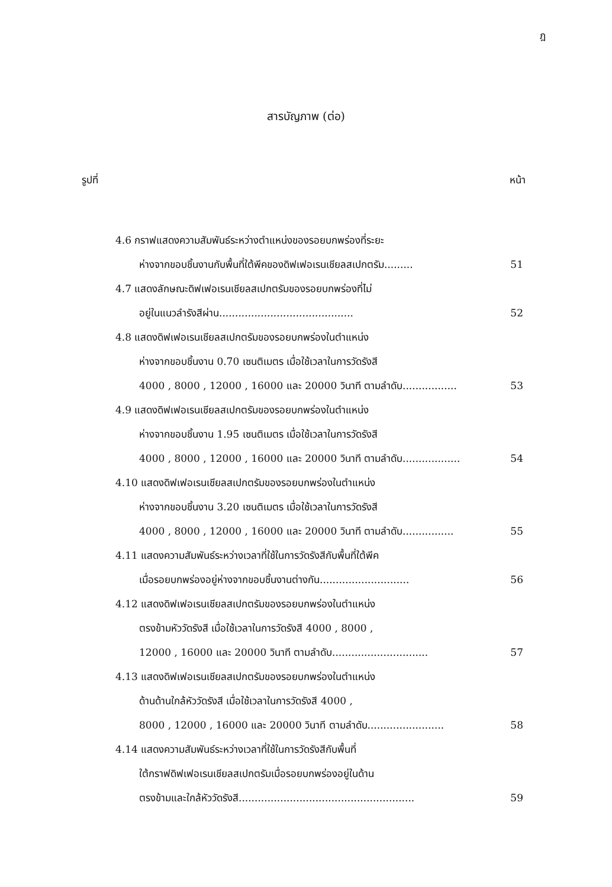ฎ
สารบัญภาพ (ต่อ)
รูปที่ หน้า
4.6 กราฟแสดงความสัมพันธ์ระหว่างตำแหน่งของรอยบกพร่องที่ระยะ
ห่างจากขอบชิ้นงานกับพื้นที่ใต้พีคของดิฟเฟอเรนเชียลสเปกตรัม......... 51
4.7 แสดงลักษณะดิฟเฟอเรนเชียลสเปกตรัมของรอยบกพร่องที่ไม่
อยู่ในแนวลำรังสีผ่าน.......................................... 52
4.8 แสดงดิฟเฟอเรนเชียลสเปกตรัมของรอยบกพร่องในตำแหน่ง
ห่างจากขอบชิ้นงาน 0.70 เซนติเมตร เมื่อใช้เวลาในการวัดรังสี
4000 , 8000 , 12000 , 16000 และ 20000 วินาที ตามลำดับ................. 53
4.9 แสดงดิฟเฟอเรนเชียลสเปกตรัมของรอยบกพร่องในตำแหน่ง
ห่างจากขอบชิ้นงาน 1.95 เซนติเมตร เมื่อใช้เวลาในการวัดรังสี
4000 , 8000 , 12000 , 16000 และ 20000 วินาที ตามลำดับ.................. 54
4.10 แสดงดิฟเฟอเรนเชียลสเปกตรัมของรอยบกพร่องในตำแหน่ง
ห่างจากขอบชิ้นงาน 3.20 เซนติเมตร เมื่อใช้เวลาในการวัดรังสี
4000 , 8000 , 12000 , 16000 และ 20000 วินาที ตามลำดับ................ 55
4.11 แสดงความสัมพันธ์ระหว่างเวลาที่ใช้ในการวัดรังสีกับพื้นที่ใต้พีค
เมื่อรอยบกพร่องอยู่ห่างจากขอบชิ้นงานต่างกัน............................ 56
4.12 แสดงดิฟเฟอเรนเชียลสเปกตรัมของรอยบกพร่องในตำแหน่ง
ตรงข้ามหัววัดรังสี เมื่อใช้เวลาในการวัดรังสี 4000 , 8000 ,
12000 , 16000 และ 20000 วินาที ตามลำดับ.............................. 57
4.13 แสดงดิฟเฟอเรนเชียลสเปกตรัมของรอยบกพร่องในตำแหน่ง
ด้านด้านใกล้หัววัดรังสี เมื่อใช้เวลาในการวัดรังสี 4000 ,
8000 , 12000 , 16000 และ 20000 วินาที ตามลำดับ........................ 58
4.14 แสดงความสัมพันธ์ระหว่างเวลาที่ใช้ในการวัดรังสีกับพื้นที่
ใต้กราฟดิฟเฟอเรนเชียลสเปกตรัมเมื่อรอยบกพร่องอยู่ในด้าน
ตรงข้ามและใกล้หัววัดรังสี....................................................... 59